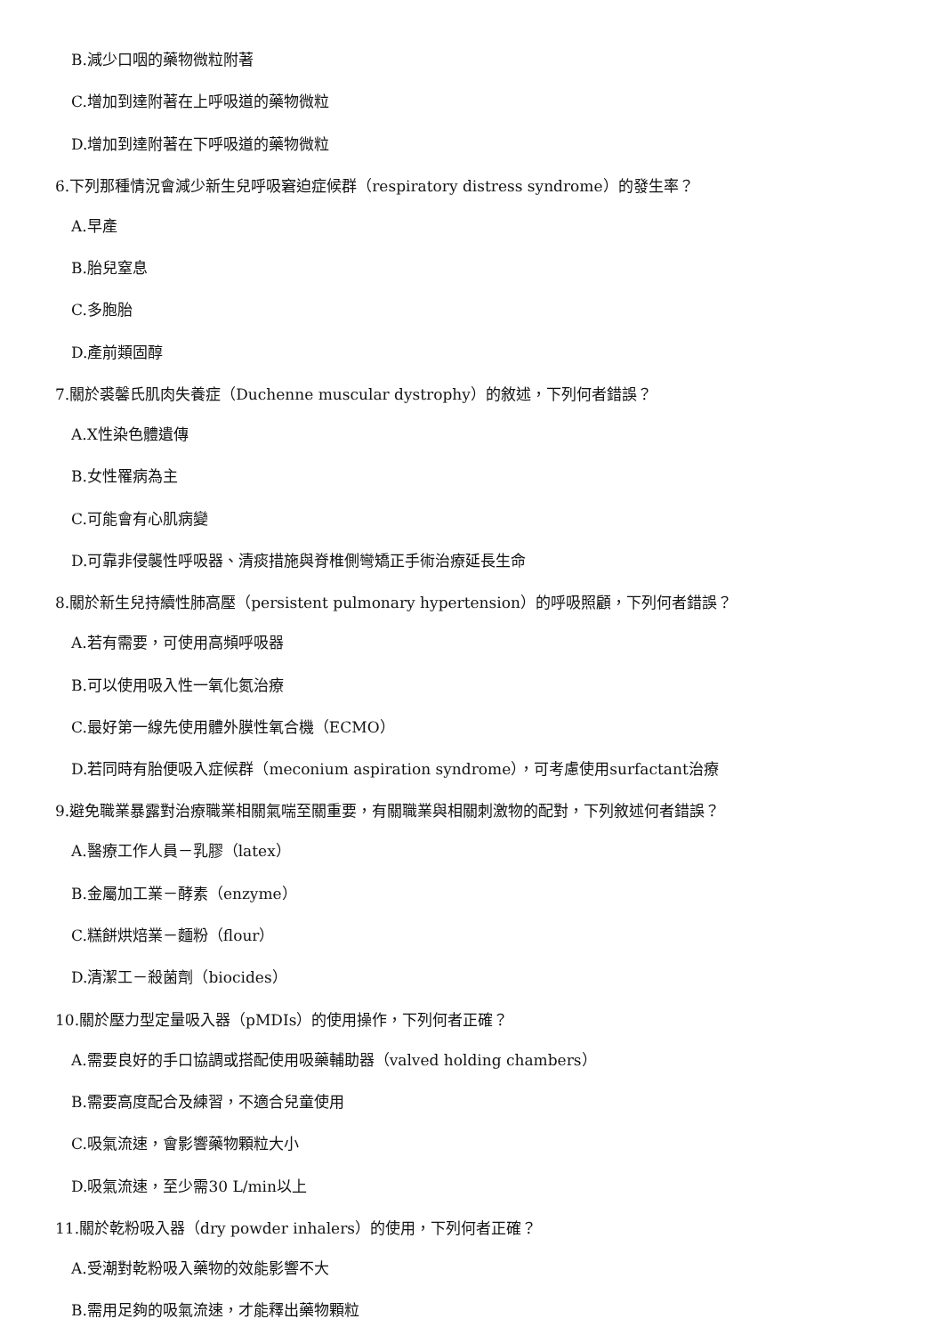B.減少口咽的藥物微粒附著
C.增加到達附著在上呼吸道的藥物微粒
D.增加到達附著在下呼吸道的藥物微粒
6.下列那種情況會減少新生兒呼吸窘迫症候群（respiratory distress syndrome）的發生率？
A.早產
B.胎兒窒息
C.多胞胎
D.產前類固醇
7.關於裘馨氏肌肉失養症（Duchenne muscular dystrophy）的敘述，下列何者錯誤？
A.X性染色體遺傳
B.女性罹病為主
C.可能會有心肌病變
D.可靠非侵襲性呼吸器、清痰措施與脊椎側彎矯正手術治療延長生命
8.關於新生兒持續性肺高壓（persistent pulmonary hypertension）的呼吸照顧，下列何者錯誤？
A.若有需要，可使用高頻呼吸器
B.可以使用吸入性一氧化氮治療
C.最好第一線先使用體外膜性氧合機（ECMO）
D.若同時有胎便吸入症候群（meconium aspiration syndrome），可考慮使用surfactant治療
9.避免職業暴露對治療職業相關氣喘至關重要，有關職業與相關刺激物的配對，下列敘述何者錯誤？
A.醫療工作人員－乳膠（latex）
B.金屬加工業－酵素（enzyme）
C.糕餅烘焙業－麵粉（flour）
D.清潔工－殺菌劑（biocides）
10.關於壓力型定量吸入器（pMDIs）的使用操作，下列何者正確？
A.需要良好的手口協調或搭配使用吸藥輔助器（valved holding chambers）
B.需要高度配合及練習，不適合兒童使用
C.吸氣流速，會影響藥物顆粒大小
D.吸氣流速，至少需30 L/min以上
11.關於乾粉吸入器（dry powder inhalers）的使用，下列何者正確？
A.受潮對乾粉吸入藥物的效能影響不大
B.需用足夠的吸氣流速，才能釋出藥物顆粒